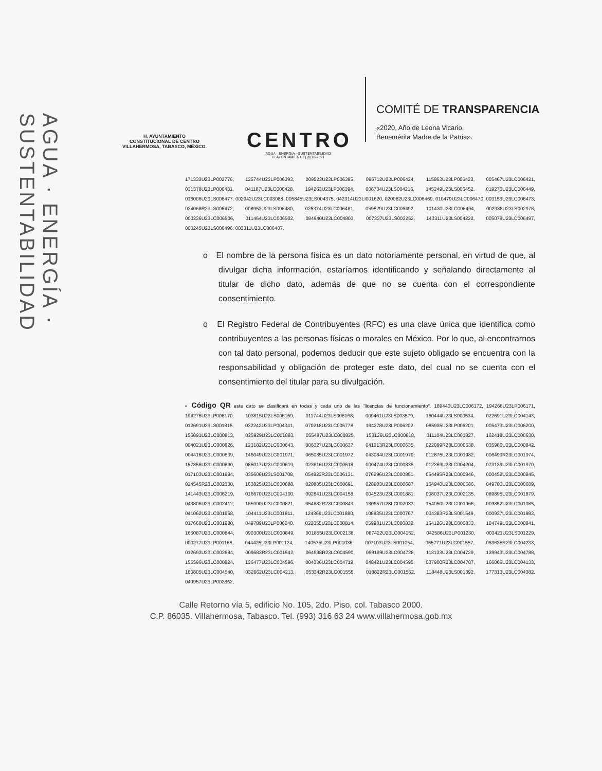AGUA · ENERGÍA · SUSTENTABILIDAD
H. AYUNTAMIENTO
CONSTITUCIONAL DE CENTRO
VILLAHERMOSA, TABASCO, MÉXICO.
CENTRO
AGUA · ENERGÍA · SUSTENTABILIDAD
H. AYUNTAMIENTO | 2018-2021
COMITÉ DE TRANSPARENCIA
«2020, Año de Leona Vicario,
Benemérita Madre de la Patria».
171333U23LP002776, 125744U23LP006393, 009523U23LP006395, 096712U23LP006424, 115863U23LP006423, 005467U23LC006421, 031378U23LP006431, 041187U23LC006428, 194263U23LP006394, 006734U23LS004216, 145249U23LS006452, 019270U23LC006449, 016006U23LS006477, 002942U23LC003088, 005845U23LS004375, 042314U23LI001620, 020082U23LC006469, 010479U23LC006470, 003153U23LC006473, 034068R23LS006472, 008953U23LS006480, 025374U23LC006481, 059529U23LC006492, 101430U23LC006494, 002938U23LS002978, 000236U23LC006506, 011464U23LC006502, 084940U23LC004803, 007337U23LS003252, 143311U23LS004222, 005078U23LC006497, 000245U23LS006496, 003311U23LC006407,
o El nombre de la persona física es un dato notoriamente personal, en virtud de que, al divulgar dicha información, estaríamos identificando y señalando directamente al titular de dicho dato, además de que no se cuenta con el correspondiente consentimiento.
o El Registro Federal de Contribuyentes (RFC) es una clave única que identifica como contribuyentes a las personas físicas o morales en México. Por lo que, al encontrarnos con tal dato personal, podemos deducir que este sujeto obligado se encuentra con la responsabilidad y obligación de proteger este dato, del cual no se cuenta con el consentimiento del titular para su divulgación.
▪ Código QR este dato se clasificará en todas y cada uno de las "licencias de funcionamiento". 189440U23LC006172, 194268U23LP006171, 194276U23LP006170, 103815U23LS006169, 011744U23LS006168, 009461U23LS003579, 160444U23LS000534, 022691U23LC004143, 012691U23LS001815, 032242U23LP004341, 070218U23LC005778, 194278U23LP006202, 085935U23LP006201, 005473U23LC006200, 155091U23LC000813, 025929U23LC001883, 055487U23LC000825, 153126U23LC000818, 011104U23LC000827, 162418U23LC000630, 004021U23LC000826, 123182U23LC000643, 006327U23LC000637, 041213R23LC000635, 022099R23LC000638, 035986U23LC000842, 004416U23LC000639, 146049U23LC001971, 065035U23LC001972, 043084U23LC001979, 012875U23LC001982, 006493R23LC001974, 157856U23LC000890, 085017U23LC000619, 023616U23LC000618, 000474U23LC000835, 012369U23LC004204, 073139U23LC001970, 017103U23LC001984, 035606U23LS001708, 054823R23LC006131, 076296U23LC000851, 054495R23LC000846, 000452U23LC000845, 024545R23LC002330, 163825U23LC000888, 020885U23LC000691, 028903U23LC000687, 154940U23LC000686, 049700U23LC000689, 141443U23LC006219, 016670U23LC004100, 092841U23LC004158, 004523U23LC001881, 008037U23LC002135, 089895U23LC001879, 043806U23LC002412, 165990U23LC000821, 054882R23LC000843, 130657U23LC002033, 154050U23LC001966, 009852U23LC001985, 041062U23LC001968, 104411U23LC001811, 124369U23LC001880, 108835U23LC000767, 034383R23LS001549, 000937U23LC001983, 017660U23LC001980, 049789U23LP006240, 022055U23LC000814, 059931U23LC000832, 154126U23LC000833, 104749U23LC000841, 165087U23LC000844, 090300U23LC000849, 001855U23LC002138, 087422U23LC004152, 042586U23LP001230, 003421U23LS001229, 000277U23LP001166, 044425U23LP001124, 140575U23LP001036, 007103U23LS001054, 065771U23LC001557, 063635R23LC004233, 012693U23LC002684, 009683R23LC001542, 064998R23LC004590, 069199U23LC004728, 113133U23LC004729, 139943U23LC004788, 155596U23LC000824, 136477U23LC004596, 004336U23LC004719, 048421U23LC004595, 037900R23LC004787, 166066U23LC004133, 160805U23LC004540, 032662U23LC004213, 053342R23LC001555, 018822R23LC001562, 118448U23LS001392, 177313U23LC004382, 049957U23LP002852,
Calle Retorno vía 5, edificio No. 105, 2do. Piso, col. Tabasco 2000.
C.P. 86035. Villahermosa, Tabasco. Tel. (993) 316 63 24 www.villahermosa.gob.mx